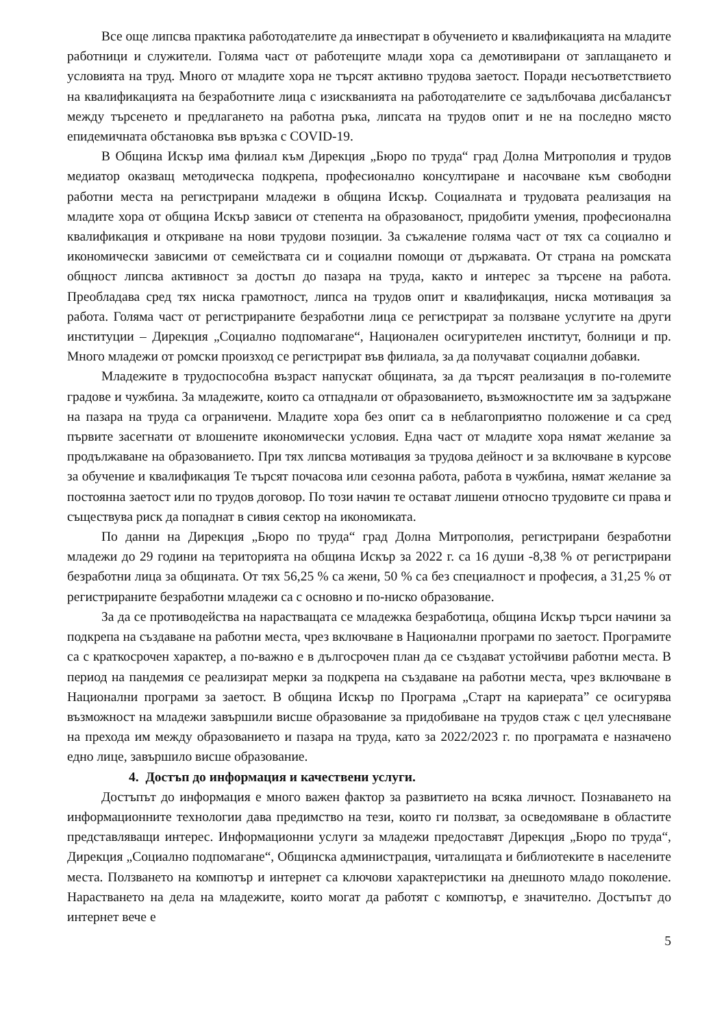Все още липсва практика работодателите да инвестират в обучението и квалификацията на младите работници и служители. Голяма част от работещите млади хора са демотивирани от заплащането и условията на труд. Много от младите хора не търсят активно трудова заетост. Поради несъответствието на квалификацията на безработните лица с изискванията на работодателите се задълбочава дисбалансът между търсенето и предлагането на работна ръка, липсата на трудов опит и не на последно място епидемичната обстановка във връзка с COVID-19.
В Община Искър има филиал към Дирекция „Бюро по труда“ град Долна Митрополия и трудов медиатор оказващ методическа подкрепа, професионално консултиране и насочване към свободни работни места на регистрирани младежи в община Искър. Социалната и трудовата реализация на младите хора от община Искър зависи от степента на образованост, придобити умения, професионална квалификация и откриване на нови трудови позиции. За съжаление голяма част от тях са социално и икономически зависими от семействата си и социални помощи от държавата. От страна на ромската общност липсва активност за достъп до пазара на труда, както и интерес за търсене на работа. Преобладава сред тях ниска грамотност, липса на трудов опит и квалификация, ниска мотивация за работа. Голяма част от регистрираните безработни лица се регистрират за ползване услугите на други институции – Дирекция „Социално подпомагане“, Национален осигурителен институт, болници и пр. Много младежи от ромски произход се регистрират във филиала, за да получават социални добавки.
Младежите в трудоспособна възраст напускат общината, за да търсят реализация в по-големите градове и чужбина. За младежите, които са отпаднали от образованието, възможностите им за задържане на пазара на труда са ограничени. Младите хора без опит са в неблагоприятно положение и са сред първите засегнати от влошените икономически условия. Една част от младите хора нямат желание за продължаване на образованието. При тях липсва мотивация за трудова дейност и за включване в курсове за обучение и квалификация Те търсят почасова или сезонна работа, работа в чужбина, нямат желание за постоянна заетост или по трудов договор. По този начин те остават лишени относно трудовите си права и съществува риск да попаднат в сивия сектор на икономиката.
По данни на Дирекция „Бюро по труда“ град Долна Митрополия, регистрирани безработни младежи до 29 години на територията на община Искър за 2022 г. са 16 души -8,38 % от регистрирани безработни лица за общината. От тях 56,25 % са жени, 50 % са без специалност и професия, а 31,25 % от регистрираните безработни младежи са с основно и по-ниско образование.
За да се противодейства на нарастващата се младежка безработица, община Искър търси начини за подкрепа на създаване на работни места, чрез включване в Национални програми по заетост. Програмите са с краткосрочен характер, а по-важно е в дългосрочен план да се създават устойчиви работни места. В период на пандемия се реализират мерки за подкрепа на създаване на работни места, чрез включване в Национални програми за заетост. В община Искър по Програма „Старт на кариерата” се осигурява възможност на младежи завършили висше образование за придобиване на трудов стаж с цел улесняване на прехода им между образованието и пазара на труда, като за 2022/2023 г. по програмата е назначено едно лице, завършило висше образование.
4. Достъп до информация и качествени услуги.
Достъпът до информация е много важен фактор за развитието на всяка личност. Познаването на информационните технологии дава предимство на тези, които ги ползват, за осведомяване в областите представляващи интерес. Информационни услуги за младежи предоставят Дирекция „Бюро по труда“, Дирекция „Социално подпомагане“, Общинска администрация, читалищата и библиотеките в населените места. Ползването на компютър и интернет са ключови характеристики на днешното младо поколение. Нарастването на дела на младежите, които могат да работят с компютър, е значително. Достъпът до интернет вече е
5